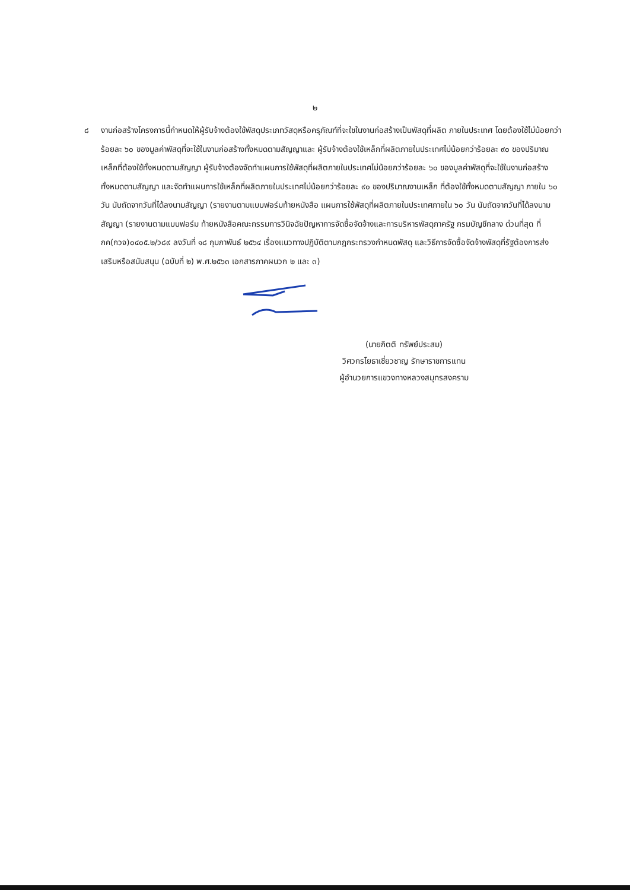๒
๘ งานก่อสร้างโครงการนี้กำหนดให้ผู้รับจ้างต้องใช้พัสดุประเภทวัสดุหรือครุภัณฑ์ที่จะใชในงานก่อสร้างเป็นพัสดุที่ผลิต ภายในประเทศ โดยต้องใช้ไม่น้อยกว่าร้อยละ ๖๐ ของมูลค่าพัสดุที่จะใช้ในงานก่อสร้างทั้งหมดตามสัญญาและ ผู้รับจ้างต้องใช้เหล็กที่ผลิตภายในประเทศไม่น้อยกว่าร้อยละ ๙๐ ของปริมาณเหล็กที่ต้องใช้ทั้งหมดตามสัญญา ผู้รับจ้างต้องจัดทำแผนการใช้พัสดุที่ผลิตภายในประเทศไม่น้อยกว่าร้อยละ ๖๐ ของมูลค่าพัสดุที่จะใช้ในงานก่อสร้าง ทั้งหมดตามสัญญา และจัดทำแผนการใช้เหล็กที่ผลิตภายในประเทศไม่น้อยกว่าร้อยละ ๙๐ ของปริมาณงานเหล็ก ที่ต้องใช้ทั้งหมดตามสัญญา ภายใน ๖๐ วัน นับถัดจากวันที่ได้ลงนามสัญญา (รายงานตามแบบฟอร์มท้ายหนังสือ แผนการใช้พัสดุที่ผลิตภายในประเทศภายใน ๖๐ วัน นับถัดจากวันที่ได้ลงนามสัญญา (รายงานตามแบบฟอร์ม ท้ายหนังสือคณะกรรมการวินิจฉัยปัญหาการจัดซื้อจัดจ้างและการบริหารพัสดุภาครัฐ กรมบัญชีกลาง ด่วนที่สุด ที่ กค(กวจ)๐๔๐๕.๒/ว๘๙ ลงวันที่ ๑๘ กุมภาพันธ์ ๒๕๖๔ เรื่องแนวทางปฏิบัติตามกฎกระทรวงกำหนดพัสดุ และวิธีการจัดซื้อจัดจ้างพัสดุที่รัฐต้องการส่งเสริมหรือสนับสนุน (ฉบับที่ ๒) พ.ศ.๒๕๖๓ เอกสารภาคผนวก ๒ และ ๓)
(นายกิตติ ทรัพย์ประสม)
วิศวกรโยธาเชี่ยวชาญ รักษาราชการแทน
ผู้อำนวยการแขวงทางหลวงสมุทรสงคราม